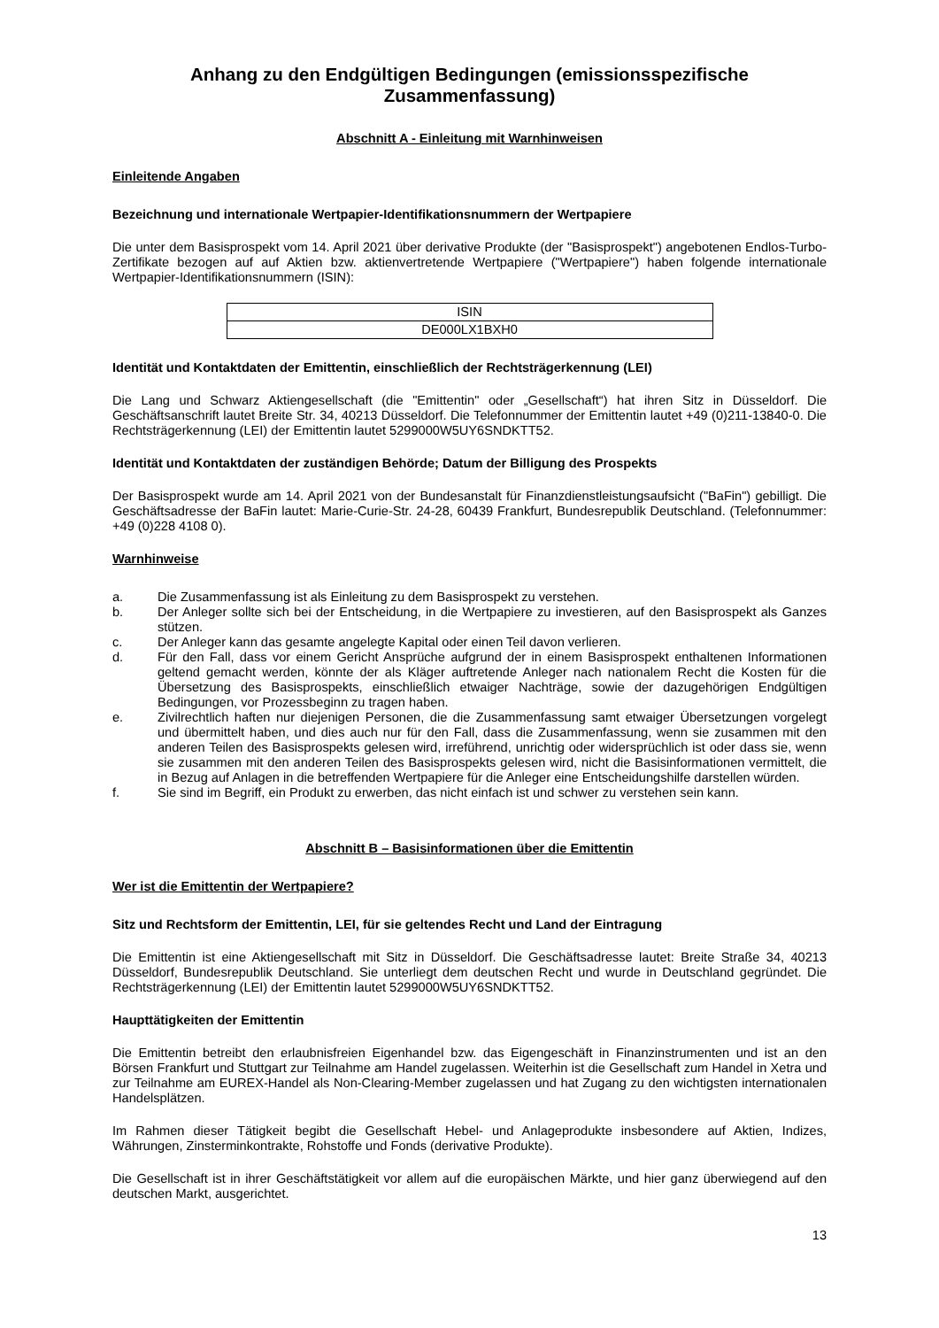Anhang zu den Endgültigen Bedingungen (emissionsspezifische Zusammenfassung)
Abschnitt A - Einleitung mit Warnhinweisen
Einleitende Angaben
Bezeichnung und internationale Wertpapier-Identifikationsnummern der Wertpapiere
Die unter dem Basisprospekt vom 14. April 2021 über derivative Produkte (der "Basisprospekt") angebotenen Endlos-Turbo-Zertifikate bezogen auf auf Aktien bzw. aktienvertretende Wertpapiere ("Wertpapiere") haben folgende internationale Wertpapier-Identifikationsnummern (ISIN):
| ISIN |
| --- |
| DE000LX1BXH0 |
Identität und Kontaktdaten der Emittentin, einschließlich der Rechtsträgerkennung (LEI)
Die Lang und Schwarz Aktiengesellschaft (die "Emittentin" oder „Gesellschaft“) hat ihren Sitz in Düsseldorf. Die Geschäftsanschrift lautet Breite Str. 34, 40213 Düsseldorf. Die Telefonnummer der Emittentin lautet +49 (0)211-13840-0. Die Rechtsträgerkennung (LEI) der Emittentin lautet 5299000W5UY6SNDKTT52.
Identität und Kontaktdaten der zuständigen Behörde; Datum der Billigung des Prospekts
Der Basisprospekt wurde am 14. April 2021 von der Bundesanstalt für Finanzdienstleistungsaufsicht ("BaFin") gebilligt. Die Geschäftsadresse der BaFin lautet: Marie-Curie-Str. 24-28, 60439 Frankfurt, Bundesrepublik Deutschland. (Telefonnummer: +49 (0)228 4108 0).
Warnhinweise
a. Die Zusammenfassung ist als Einleitung zu dem Basisprospekt zu verstehen.
b. Der Anleger sollte sich bei der Entscheidung, in die Wertpapiere zu investieren, auf den Basisprospekt als Ganzes stützen.
c. Der Anleger kann das gesamte angelegte Kapital oder einen Teil davon verlieren.
d. Für den Fall, dass vor einem Gericht Ansprüche aufgrund der in einem Basisprospekt enthaltenen Informationen geltend gemacht werden, könnte der als Kläger auftretende Anleger nach nationalem Recht die Kosten für die Übersetzung des Basisprospekts, einschließlich etwaiger Nachträge, sowie der dazugehörigen Endgültigen Bedingungen, vor Prozessbeginn zu tragen haben.
e. Zivilrechtlich haften nur diejenigen Personen, die die Zusammenfassung samt etwaiger Übersetzungen vorgelegt und übermittelt haben, und dies auch nur für den Fall, dass die Zusammenfassung, wenn sie zusammen mit den anderen Teilen des Basisprospekts gelesen wird, irreführend, unrichtig oder widersprüchlich ist oder dass sie, wenn sie zusammen mit den anderen Teilen des Basisprospekts gelesen wird, nicht die Basisinformationen vermittelt, die in Bezug auf Anlagen in die betreffenden Wertpapiere für die Anleger eine Entscheidungshilfe darstellen würden.
f. Sie sind im Begriff, ein Produkt zu erwerben, das nicht einfach ist und schwer zu verstehen sein kann.
Abschnitt B – Basisinformationen über die Emittentin
Wer ist die Emittentin der Wertpapiere?
Sitz und Rechtsform der Emittentin, LEI, für sie geltendes Recht und Land der Eintragung
Die Emittentin ist eine Aktiengesellschaft mit Sitz in Düsseldorf. Die Geschäftsadresse lautet: Breite Straße 34, 40213 Düsseldorf, Bundesrepublik Deutschland. Sie unterliegt dem deutschen Recht und wurde in Deutschland gegründet. Die Rechtsträgerkennung (LEI) der Emittentin lautet 5299000W5UY6SNDKTT52.
Haupttätigkeiten der Emittentin
Die Emittentin betreibt den erlaubnisfreien Eigenhandel bzw. das Eigengeschäft in Finanzinstrumenten und ist an den Börsen Frankfurt und Stuttgart zur Teilnahme am Handel zugelassen. Weiterhin ist die Gesellschaft zum Handel in Xetra und zur Teilnahme am EUREX-Handel als Non-Clearing-Member zugelassen und hat Zugang zu den wichtigsten internationalen Handelsplätzen.
Im Rahmen dieser Tätigkeit begibt die Gesellschaft Hebel- und Anlageprodukte insbesondere auf Aktien, Indizes, Währungen, Zinsterminkontrakte, Rohstoffe und Fonds (derivative Produkte).
Die Gesellschaft ist in ihrer Geschäftstätigkeit vor allem auf die europäischen Märkte, und hier ganz überwiegend auf den deutschen Markt, ausgerichtet.
13